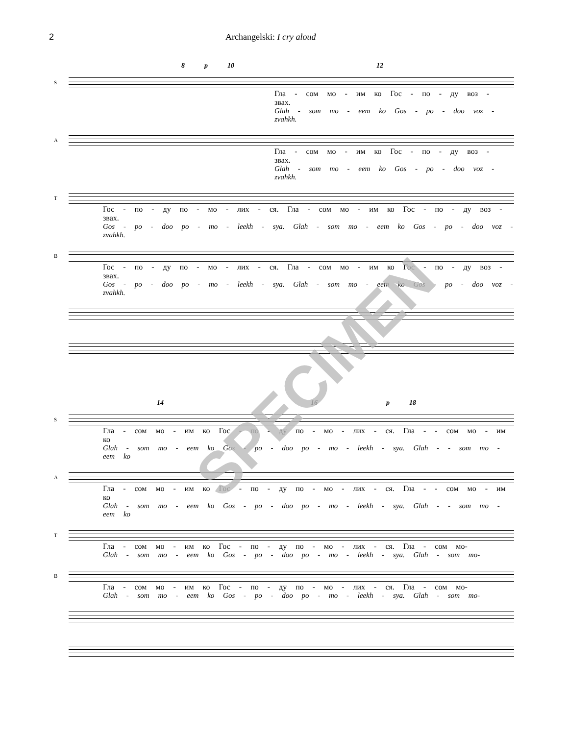2 Archangelski: I cry aloud
8 p 10 12
S
Гла - сом мо - им ко Гос - по - ду воз - звах.
Glah - som mo - eem ko Gos - po - doo voz - zvahkh.
A
Гла - сом мо - им ко Гос - по - ду воз - звах.
Glah - som mo - eem ko Gos - po - doo voz - zvahkh.
T
Гос - по - ду по - мо - лих - ся. Гла - сом мо - им ко Гос - по - ду воз - звах.
Gos - po - doo po - mo - leekh - sya. Glah - som mo - eem ko Gos - po - doo voz - zvahkh.
B
Гос - по - ду по - мо - лих - ся. Гла - сом мо - им ко Гос - по - ду воз - звах.
Gos - po - doo po - mo - leekh - sya. Glah - som mo - eem ko Gos - po - doo voz - zvahkh.
14 16 p 18
S
Гла - сом мо - им ко Гос - по - ду по - мо - лих - ся. Гла - - сом мо - им ко
Glah - som mo - eem ko Gos - po - doo po - mo - leekh - sya. Glah - - som mo - eem ko
A
Гла - сом мо - им ко Гос - по - ду по - мо - лих - ся. Гла - - сом мо - им ко
Glah - som mo - eem ko Gos - po - doo po - mo - leekh - sya. Glah - - som mo - eem ko
T
Гла - сом мо - им ко Гос - по - ду по - мо - лих - ся. Гла - сом мо-
Glah - som mo - eem ko Gos - po - doo po - mo - leekh - sya. Glah - som mo-
B
Гла - сом мо - им ко Гос - по - ду по - мо - лих - ся. Гла - сом мо-
Glah - som mo - eem ko Gos - po - doo po - mo - leekh - sya. Glah - som mo-
SPECIMEN